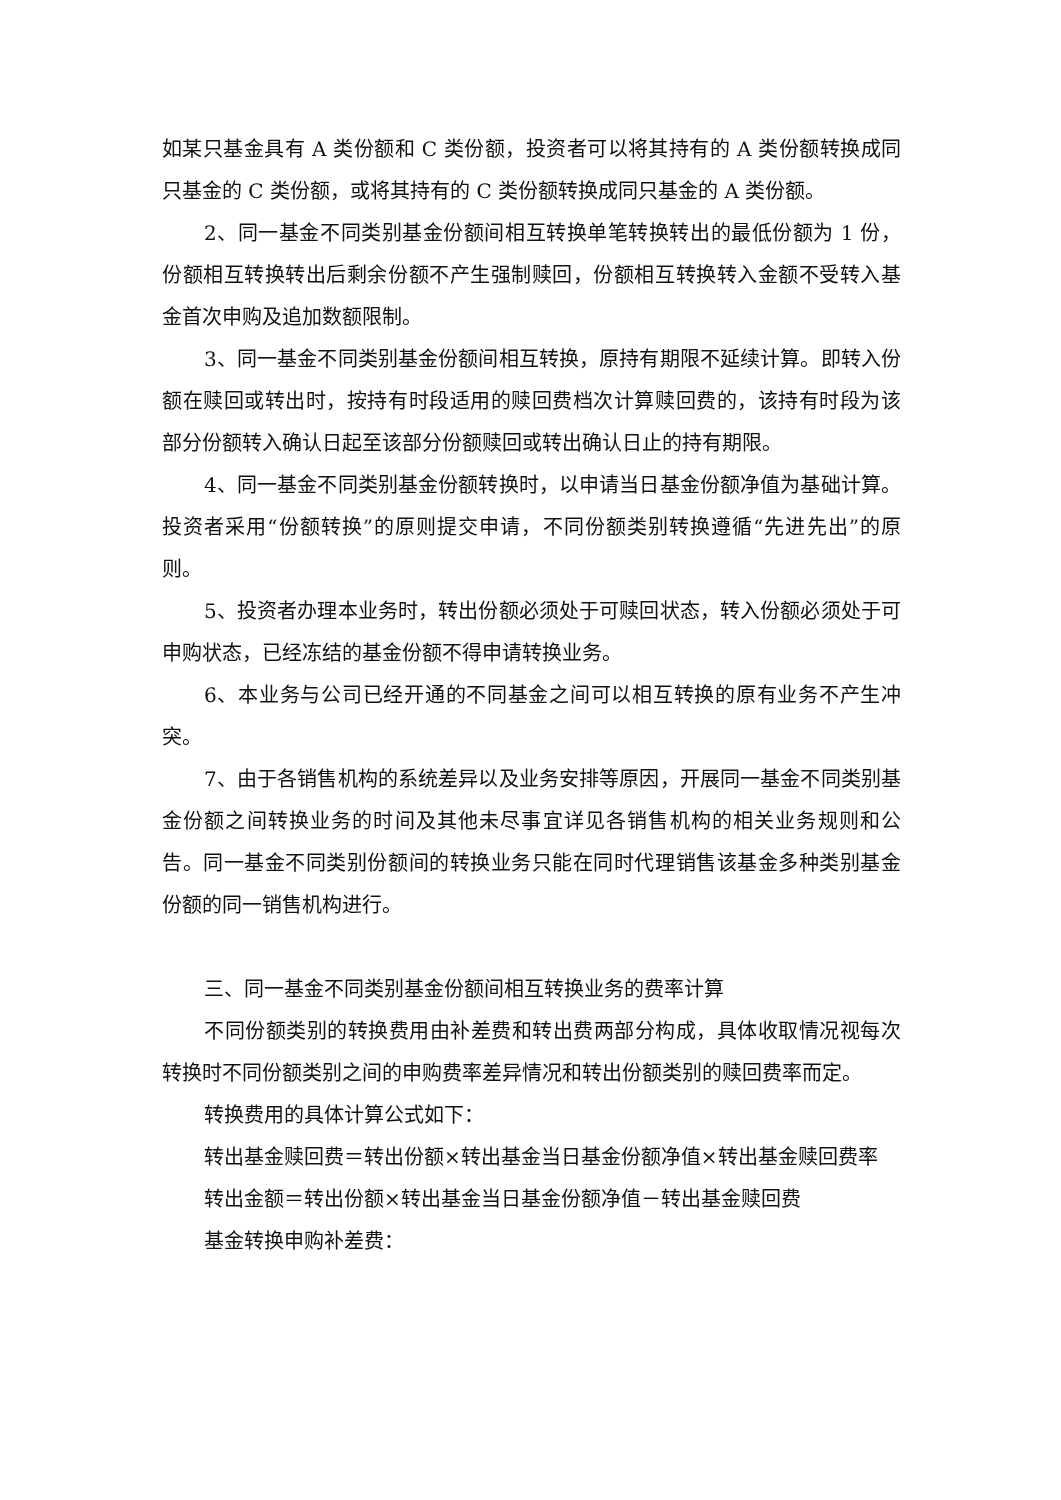如某只基金具有 A 类份额和 C 类份额，投资者可以将其持有的 A 类份额转换成同只基金的 C 类份额，或将其持有的 C 类份额转换成同只基金的 A 类份额。
2、同一基金不同类别基金份额间相互转换单笔转换转出的最低份额为 1 份，份额相互转换转出后剩余份额不产生强制赎回，份额相互转换转入金额不受转入基金首次申购及追加数额限制。
3、同一基金不同类别基金份额间相互转换，原持有期限不延续计算。即转入份额在赎回或转出时，按持有时段适用的赎回费档次计算赎回费的，该持有时段为该部分份额转入确认日起至该部分份额赎回或转出确认日止的持有期限。
4、同一基金不同类别基金份额转换时，以申请当日基金份额净值为基础计算。投资者采用“份额转换”的原则提交申请，不同份额类别转换遵循“先进先出”的原则。
5、投资者办理本业务时，转出份额必须处于可赎回状态，转入份额必须处于可申购状态，已经冻结的基金份额不得申请转换业务。
6、本业务与公司已经开通的不同基金之间可以相互转换的原有业务不产生冲突。
7、由于各销售机构的系统差异以及业务安排等原因，开展同一基金不同类别基金份额之间转换业务的时间及其他未尽事宜详见各销售机构的相关业务规则和公告。同一基金不同类别份额间的转换业务只能在同时代理销售该基金多种类别基金份额的同一销售机构进行。
三、同一基金不同类别基金份额间相互转换业务的费率计算
不同份额类别的转换费用由补差费和转出费两部分构成，具体收取情况视每次转换时不同份额类别之间的申购费率差异情况和转出份额类别的赎回费率而定。
转换费用的具体计算公式如下：
转出基金赎回费＝转出份额×转出基金当日基金份额净值×转出基金赎回费率
转出金额＝转出份额×转出基金当日基金份额净值－转出基金赎回费
基金转换申购补差费：